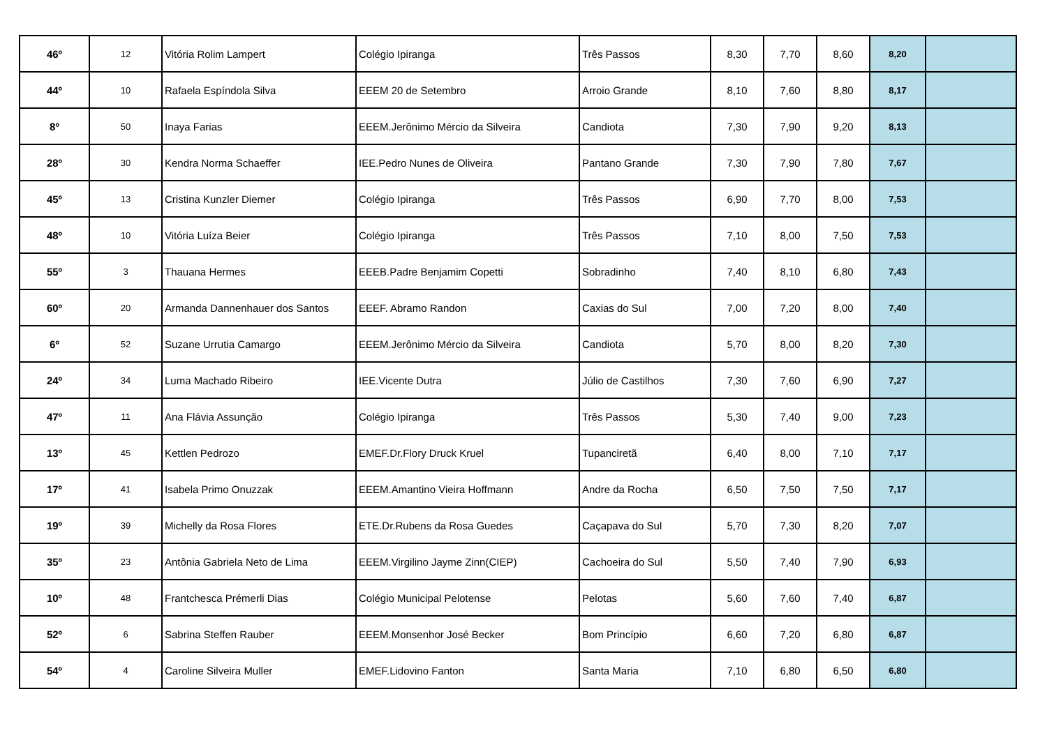| 46º | 12 | Vitória Rolim Lampert | Colégio Ipiranga | Três Passos | 8,30 | 7,70 | 8,60 | 8,20 | |
| 44º | 10 | Rafaela Espíndola Silva | EEEM 20 de Setembro | Arroio Grande | 8,10 | 7,60 | 8,80 | 8,17 | |
| 8º | 50 | Inaya Farias | EEEM.Jerônimo Mércio da Silveira | Candiota | 7,30 | 7,90 | 9,20 | 8,13 | |
| 28º | 30 | Kendra Norma Schaeffer | IEE.Pedro Nunes de Oliveira | Pantano Grande | 7,30 | 7,90 | 7,80 | 7,67 | |
| 45º | 13 | Cristina Kunzler Diemer | Colégio Ipiranga | Três Passos | 6,90 | 7,70 | 8,00 | 7,53 | |
| 48º | 10 | Vitória Luíza Beier | Colégio Ipiranga | Três Passos | 7,10 | 8,00 | 7,50 | 7,53 | |
| 55º | 3 | Thauana Hermes | EEEB.Padre Benjamim Copetti | Sobradinho | 7,40 | 8,10 | 6,80 | 7,43 | |
| 60º | 20 | Armanda Dannenhauer dos Santos | EEEF. Abramo Randon | Caxias do Sul | 7,00 | 7,20 | 8,00 | 7,40 | |
| 6º | 52 | Suzane Urrutia Camargo | EEEM.Jerônimo Mércio da Silveira | Candiota | 5,70 | 8,00 | 8,20 | 7,30 | |
| 24º | 34 | Luma Machado Ribeiro | IEE.Vicente Dutra | Júlio de Castilhos | 7,30 | 7,60 | 6,90 | 7,27 | |
| 47º | 11 | Ana Flávia Assunção | Colégio Ipiranga | Três Passos | 5,30 | 7,40 | 9,00 | 7,23 | |
| 13º | 45 | Kettlen Pedrozo | EMEF.Dr.Flory Druck Kruel | Tupanciretã | 6,40 | 8,00 | 7,10 | 7,17 | |
| 17º | 41 | Isabela Primo Onuzzak | EEEM.Amantino Vieira Hoffmann | Andre da Rocha | 6,50 | 7,50 | 7,50 | 7,17 | |
| 19º | 39 | Michelly da Rosa Flores | ETE.Dr.Rubens da Rosa Guedes | Caçapava do Sul | 5,70 | 7,30 | 8,20 | 7,07 | |
| 35º | 23 | Antônia Gabriela Neto de Lima | EEEM.Virgilino Jayme Zinn(CIEP) | Cachoeira do Sul | 5,50 | 7,40 | 7,90 | 6,93 | |
| 10º | 48 | Frantchesca Prémerli Dias | Colégio Municipal Pelotense | Pelotas | 5,60 | 7,60 | 7,40 | 6,87 | |
| 52º | 6 | Sabrina Steffen Rauber | EEEM.Monsenhor José Becker | Bom Princípio | 6,60 | 7,20 | 6,80 | 6,87 | |
| 54º | 4 | Caroline Silveira Muller | EMEF.Lidovino Fanton | Santa Maria | 7,10 | 6,80 | 6,50 | 6,80 | |